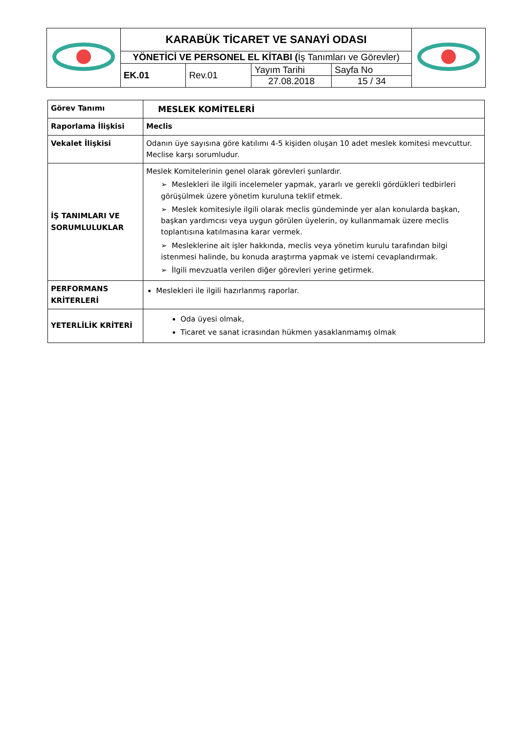| | KARABÜK TİCARET VE SANAYİ ODASI | | | | |
| | YÖNETİCİ VE PERSONEL EL KİTABI ( İş Tanımları ve Görevler) | | | | |
| | EK.01 | Rev.01 | Yayım Tarihi 27.08.2018 | Sayfa No 15 / 34 | |
| Görev Tanımı | MESLEK KOMİTELERİ |
| Raporlama İlişkisi | Meclis |
| Vekalet İlişkisi | Odanın üye sayısına göre katılımı 4-5 kişiden oluşan 10 adet meslek komitesi mevcuttur. Meclise karşı sorumludur. |
| İŞ TANIMLARI VE SORUMLULUKLAR | Meslek Komitelerinin genel olarak görevleri şunlardır. ➢ Meslekleri ile ilgili incelemeler yapmak, yararlı ve gerekli gördükleri tedbirleri görüşülmek üzere yönetim kuruluna teklif etmek. ➢ Meslek komitesiyle ilgili olarak meclis gündeminde yer alan konularda başkan, başkan yardımcısı veya uygun görülen üyelerin, oy kullanmamak üzere meclis toplantısına katılmasına karar vermek. ➢ Mesleklerine ait işler hakkında, meclis veya yönetim kurulu tarafından bilgi istenmesi halinde, bu konuda araştırma yapmak ve istemi cevaplandırmak. ➢ İlgili mevzuatla verilen diğer görevleri yerine getirmek. |
| PERFORMANS KRİTERLERİ | Meslekleri ile ilgili hazırlanmış raporlar. |
| YETERLİLİK KRİTERİ | Oda üyesi olmak, Ticaret ve sanat icrasından hükmen yasaklanmamış olmak |